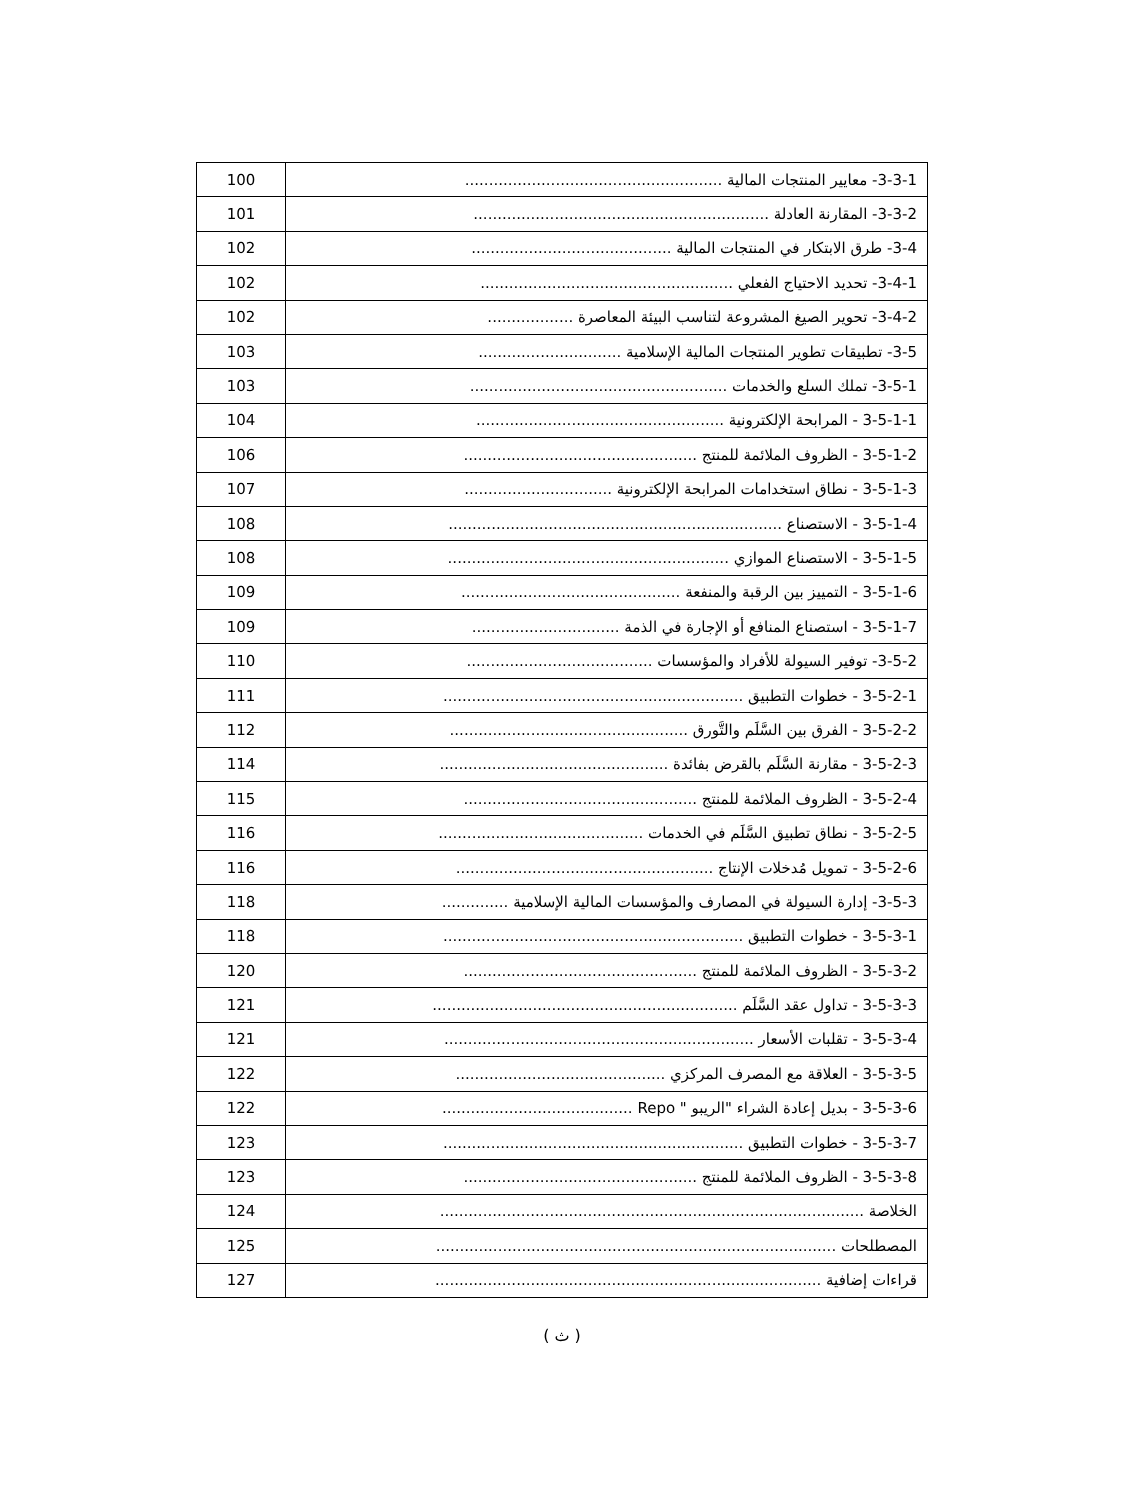| 3-3-1- معايير المنتجات المالية ...................................................... | 100 |
| 3-3-2- المقارنة العادلة .............................................................. | 101 |
| 3-4- طرق الابتكار في المنتجات المالية .......................................... | 102 |
| 3-4-1- تحديد الاحتياج الفعلي ..................................................... | 102 |
| 3-4-2- تحوير الصيغ المشروعة لتناسب البيئة المعاصرة .................. | 102 |
| 3-5- تطبيقات تطوير المنتجات المالية الإسلامية .............................. | 103 |
| 3-5-1- تملك السلع والخدمات ...................................................... | 103 |
| 3-5-1-1 - المرابحة الإلكترونية .................................................... | 104 |
| 3-5-1-2 - الظروف الملائمة للمنتج ................................................. | 106 |
| 3-5-1-3 - نطاق استخدامات المرابحة الإلكترونية ............................... | 107 |
| 3-5-1-4 - الاستصناع ...................................................................... | 108 |
| 3-5-1-5 - الاستصناع الموازي ........................................................... | 108 |
| 3-5-1-6 - التمييز بين الرقبة والمنفعة .............................................. | 109 |
| 3-5-1-7 - استصناع المنافع أو الإجارة في الذمة ............................... | 109 |
| 3-5-2- توفير السيولة للأفراد والمؤسسات ....................................... | 110 |
| 3-5-2-1 - خطوات التطبيق ............................................................... | 111 |
| 3-5-2-2 - الفرق بين السَّلَم والتَّورق .................................................. | 112 |
| 3-5-2-3 - مقارنة السَّلَم بالقرض بفائدة ................................................ | 114 |
| 3-5-2-4 - الظروف الملائمة للمنتج ................................................. | 115 |
| 3-5-2-5 - نطاق تطبيق السَّلَم في الخدمات ........................................... | 116 |
| 3-5-2-6 - تمويل مُدخلات الإنتاج ...................................................... | 116 |
| 3-5-3- إدارة السيولة في المصارف والمؤسسات المالية الإسلامية .............. | 118 |
| 3-5-3-1 - خطوات التطبيق ............................................................... | 118 |
| 3-5-3-2 - الظروف الملائمة للمنتج ................................................. | 120 |
| 3-5-3-3 - تداول عقد السَّلَم ................................................................ | 121 |
| 3-5-3-4 - تقلبات الأسعار ................................................................. | 121 |
| 3-5-3-5 - العلاقة مع المصرف المركزي ............................................ | 122 |
| 3-5-3-6 - بديل إعادة الشراء "الريبو " Repo ........................................ | 122 |
| 3-5-3-7 - خطوات التطبيق ............................................................... | 123 |
| 3-5-3-8 - الظروف الملائمة للمنتج ................................................. | 123 |
| الخلاصة ......................................................................................... | 124 |
| المصطلحات .................................................................................... | 125 |
| قراءات إضافية ................................................................................. | 127 |
( ث )